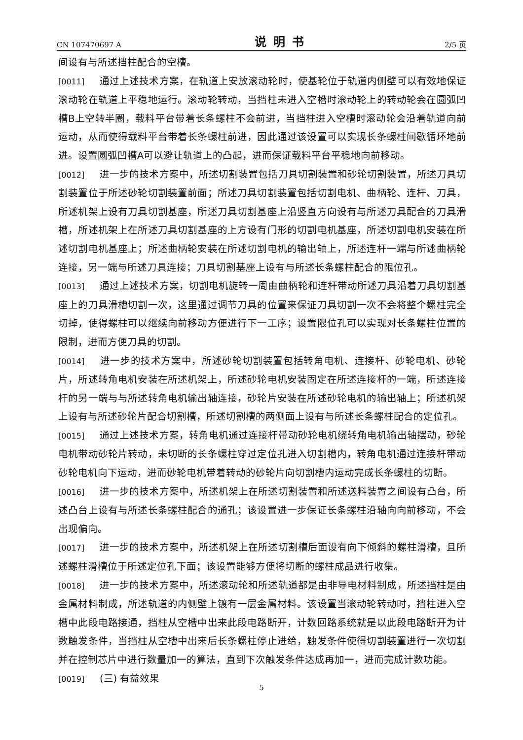CN 107470697 A 说明书 2/5 页
间设有与所述挡柱配合的空槽。
[0011] 通过上述技术方案，在轨道上安放滚动轮时，使基轮位于轨道内侧壁可以有效地保证滚动轮在轨道上平稳地运行。滚动轮转动，当挡柱未进入空槽时滚动轮上的转动轮会在圆弧凹槽B上空转半圈，载料平台带着长条螺柱不会前进，当挡柱进入空槽时滚动轮会沿着轨道向前运动，从而使得载料平台带着长条螺柱前进，因此通过该设置可以实现长条螺柱间歇循环地前进。设置圆弧凹槽A可以避让轨道上的凸起，进而保证载料平台平稳地向前移动。
[0012] 进一步的技术方案中，所述切割装置包括刀具切割装置和砂轮切割装置，所述刀具切割装置位于所述砂轮切割装置前面；所述刀具切割装置包括切割电机、曲柄轮、连杆、刀具，所述机架上设有刀具切割基座，所述刀具切割基座上沿竖直方向设有与所述刀具配合的刀具滑槽，所述机架上在所述刀具切割基座的上方设有门形的切割电机基座，所述切割电机安装在所述切割电机基座上；所述曲柄轮安装在所述切割电机的输出轴上，所述连杆一端与所述曲柄轮连接，另一端与所述刀具连接；刀具切割基座上设有与所述长条螺柱配合的限位孔。
[0013] 通过上述技术方案，切割电机旋转一周由曲柄轮和连杆带动所述刀具沿着刀具切割基座上的刀具滑槽切割一次，这里通过调节刀具的位置来保证刀具切割一次不会将整个螺柱完全切掉，使得螺柱可以继续向前移动方便进行下一工序；设置限位孔可以实现对长条螺柱位置的限制，进而方便刀具的切割。
[0014] 进一步的技术方案中，所述砂轮切割装置包括转角电机、连接杆、砂轮电机、砂轮片，所述转角电机安装在所述机架上，所述砂轮电机安装固定在所述连接杆的一端，所述连接杆的另一端与与所述转角电机输出轴连接，砂轮片安装在所述砂轮电机的输出轴上；所述机架上设有与所述砂轮片配合切割槽，所述切割槽的两侧面上设有与所述长条螺柱配合的定位孔。
[0015] 通过上述技术方案，转角电机通过连接杆带动砂轮电机绕转角电机输出轴摆动，砂轮电机带动砂轮片转动，未切断的长条螺柱穿过定位孔进入切割槽内，转角电机通过连接杆带动砂轮电机向下运动，进而砂轮电机带着转动的砂轮片向切割槽内运动完成长条螺柱的切断。
[0016] 进一步的技术方案中，所述机架上在所述切割装置和所述送料装置之间设有凸台，所述凸台上设有与所述长条螺柱配合的通孔；该设置进一步保证长条螺柱沿轴向向前移动，不会出现偏向。
[0017] 进一步的技术方案中，所述机架上在所述切割槽后面设有向下倾斜的螺柱滑槽，且所述螺柱滑槽位于所述定位孔下面；该设置能够方便将切断的螺柱成品进行收集。
[0018] 进一步的技术方案中，所述滚动轮和所述轨道都是由非导电材料制成，所述挡柱是由金属材料制成，所述轨道的内侧壁上镀有一层金属材料。该设置当滚动轮转动时，挡柱进入空槽中此段电路接通，挡柱从空槽中出来此段电路断开，计数回路系统就是以此段电路断开为计数触发条件，当挡柱从空槽中出来后长条螺柱停止进给，触发条件使得切割装置进行一次切割并在控制芯片中进行数量加一的算法，直到下次触发条件达成再加一，进而完成计数功能。
[0019] (三) 有益效果
5